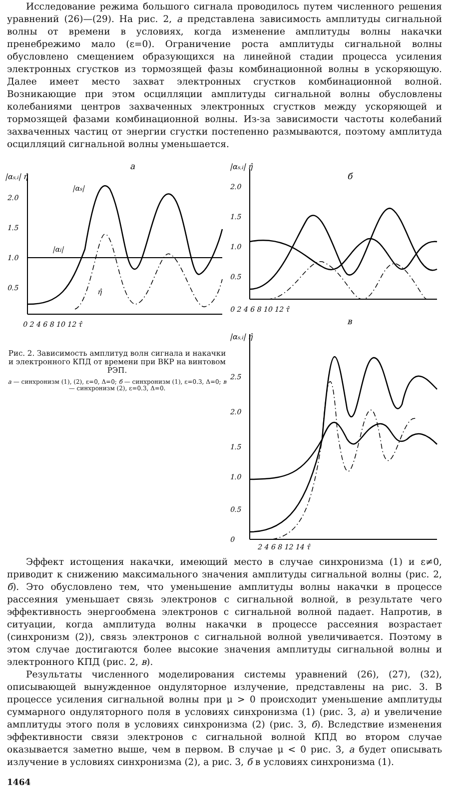Исследование режима большого сигнала проводилось путем численного решения уравнений (26)—(29). На рис. 2, а представлена зависимость амплитуды сигнальной волны от времени в условиях, когда изменение амплитуды волны накачки пренебрежимо мало (ε=0). Ограничение роста амплитуды сигнальной волны обусловлено смещением образующихся на линейной стадии процесса усиления электронных сгустков из тормозящей фазы комбинационной волны в ускоряющую. Далее имеет место захват электронных сгустков комбинационной волной. Возникающие при этом осцилляции амплитуды сигнальной волны обусловлены колебаниями центров захваченных электронных сгустков между ускоряющей и тормозящей фазами комбинационной волны. Из-за зависимости частоты колебаний захваченных частиц от энергии сгустки постепенно размываются, поэтому амплитуда осцилляций сигнальной волны уменьшается.
|αs,i| η̂
а
2.0
1.5
1.0
0.5
0 2 4 6 8 10 12 τ̂
|αs|
|αi|
η̂
Рис. 2. Зависимость амплитуд волн сигнала и накачки и электронного КПД от времени при ВКР на винтовом РЭП.
а — синхронизм (1), (2), ε=0, Δ=0; б — синхронизм (1), ε=0.3, Δ=0; в — синхронизм (2), ε=0.3, Δ=0.
|αs,i| η̂
б
2.0
1.5
1.0
0.5
0 2 4 6 8 10 12 τ̂
в
|αs,i| η̂
2.5
2.0
1.5
1.0
0.5
0
2 4 6 8 12 14 τ̂
Эффект истощения накачки, имеющий место в случае синхронизма (1) и ε≠0, приводит к снижению максимального значения амплитуды сигнальной волны (рис. 2, б). Это обусловлено тем, что уменьшение амплитуды волны накачки в процессе рассеяния уменьшает связь электронов с сигнальной волной, в результате чего эффективность энергообмена электронов с сигнальной волной падает. Напротив, в ситуации, когда амплитуда волны накачки в процессе рассеяния возрастает (синхронизм (2)), связь электронов с сигнальной волной увеличивается. Поэтому в этом случае достигаются более высокие значения амплитуды сигнальной волны и электронного КПД (рис. 2, в).
Результаты численного моделирования системы уравнений (26), (27), (32), описывающей вынужденное ондуляторное излучение, представлены на рис. 3. В процессе усиления сигнальной волны при μ > 0 происходит уменьшение амплитуды суммарного ондуляторного поля в условиях синхронизма (1) (рис. 3, а) и увеличение амплитуды этого поля в условиях синхронизма (2) (рис. 3, б). Вследствие изменения эффективности связи электронов с сигнальной волной КПД во втором случае оказывается заметно выше, чем в первом. В случае μ < 0 рис. 3, а будет описывать излучение в условиях синхронизма (2), а рис. 3, б в условиях синхронизма (1).
1464